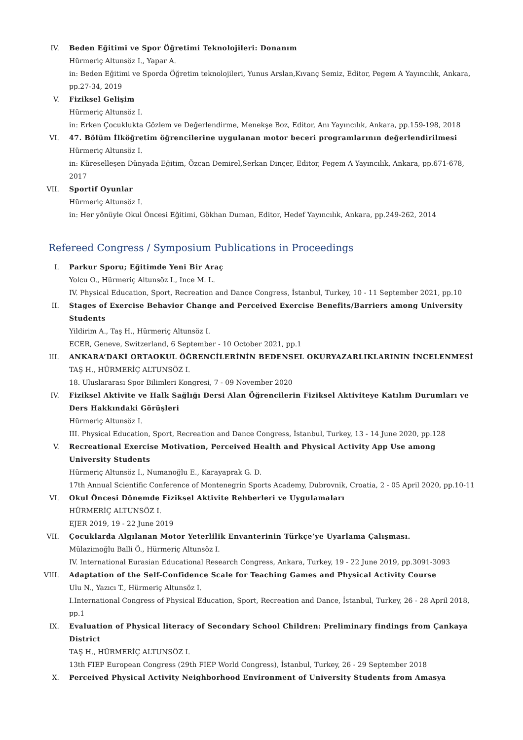IV. Beden Eğitimi ve Spor Öğretimi Teknolojileri: Donanım
Hürmeriç Altunsöz I., Yapar A.
in: Beden Eğitimi ve Sporda Öğretim teknolojileri, Yunus Arslan,Kıvanç Semiz, Editor, Pegem A Yayıncılık, Ankara, pp.27-34, 2019
V. Fiziksel Gelişim
Hürmeriç Altunsöz I.
in: Erken Çocuklukta Gözlem ve Değerlendirme, Menekşe Boz, Editor, Anı Yayıncılık, Ankara, pp.159-198, 2018
VI. 47. Bölüm İlköğretim öğrencilerine uygulanan motor beceri programlarının değerlendirilmesi
Hürmeriç Altunsöz I.
in: Küreselleşen Dünyada Eğitim, Özcan Demirel,Serkan Dinçer, Editor, Pegem A Yayıncılık, Ankara, pp.671-678, 2017
VII. Sportif Oyunlar
Hürmeriç Altunsöz I.
in: Her yönüyle Okul Öncesi Eğitimi, Gökhan Duman, Editor, Hedef Yayıncılık, Ankara, pp.249-262, 2014
Refereed Congress / Symposium Publications in Proceedings
I. Parkur Sporu; Eğitimde Yeni Bir Araç
Yolcu O., Hürmeriç Altunsöz I., Ince M. L.
IV. Physical Education, Sport, Recreation and Dance Congress, İstanbul, Turkey, 10 - 11 September 2021, pp.10
II. Stages of Exercise Behavior Change and Perceived Exercise Benefits/Barriers among University Students
Yildirim A., Taş H., Hürmeriç Altunsöz I.
ECER, Geneve, Switzerland, 6 September - 10 October 2021, pp.1
III. ANKARA’DAKİ ORTAOKUL ÖĞRENCİLERİNİN BEDENSEL OKURYAZARLIKLARININ İNCELENMESİ
TAŞ H., HÜRMERİÇ ALTUNSÖZ I.
18. Uluslararası Spor Bilimleri Kongresi, 7 - 09 November 2020
IV. Fiziksel Aktivite ve Halk Sağlığı Dersi Alan Öğrencilerin Fiziksel Aktiviteye Katılım Durumları ve Ders Hakkındaki Görüşleri
Hürmeriç Altunsöz I.
III. Physical Education, Sport, Recreation and Dance Congress, İstanbul, Turkey, 13 - 14 June 2020, pp.128
V. Recreational Exercise Motivation, Perceived Health and Physical Activity App Use among University Students
Hürmeriç Altunsöz I., Numanoğlu E., Karayaprak G. D.
17th Annual Scientific Conference of Montenegrin Sports Academy, Dubrovnik, Croatia, 2 - 05 April 2020, pp.10-11
VI. Okul Öncesi Dönemde Fiziksel Aktivite Rehberleri ve Uygulamaları
HÜRMERİÇ ALTUNSÖZ I.
EJER 2019, 19 - 22 June 2019
VII. Çocuklarda Algılanan Motor Yeterlilik Envanterinin Türkçe’ye Uyarlama Çalışması.
Mülazimoğlu Balli Ö., Hürmeriç Altunsöz I.
IV. International Eurasian Educational Research Congress, Ankara, Turkey, 19 - 22 June 2019, pp.3091-3093
VIII. Adaptation of the Self-Confidence Scale for Teaching Games and Physical Activity Course
Ulu N., Yazıcı T., Hürmeriç Altunsöz I.
I.International Congress of Physical Education, Sport, Recreation and Dance, İstanbul, Turkey, 26 - 28 April 2018, pp.1
IX. Evaluation of Physical literacy of Secondary School Children: Preliminary findings from Çankaya District
TAŞ H., HÜRMERİÇ ALTUNSÖZ I.
13th FIEP European Congress (29th FIEP World Congress), İstanbul, Turkey, 26 - 29 September 2018
X. Perceived Physical Activity Neighborhood Environment of University Students from Amasya